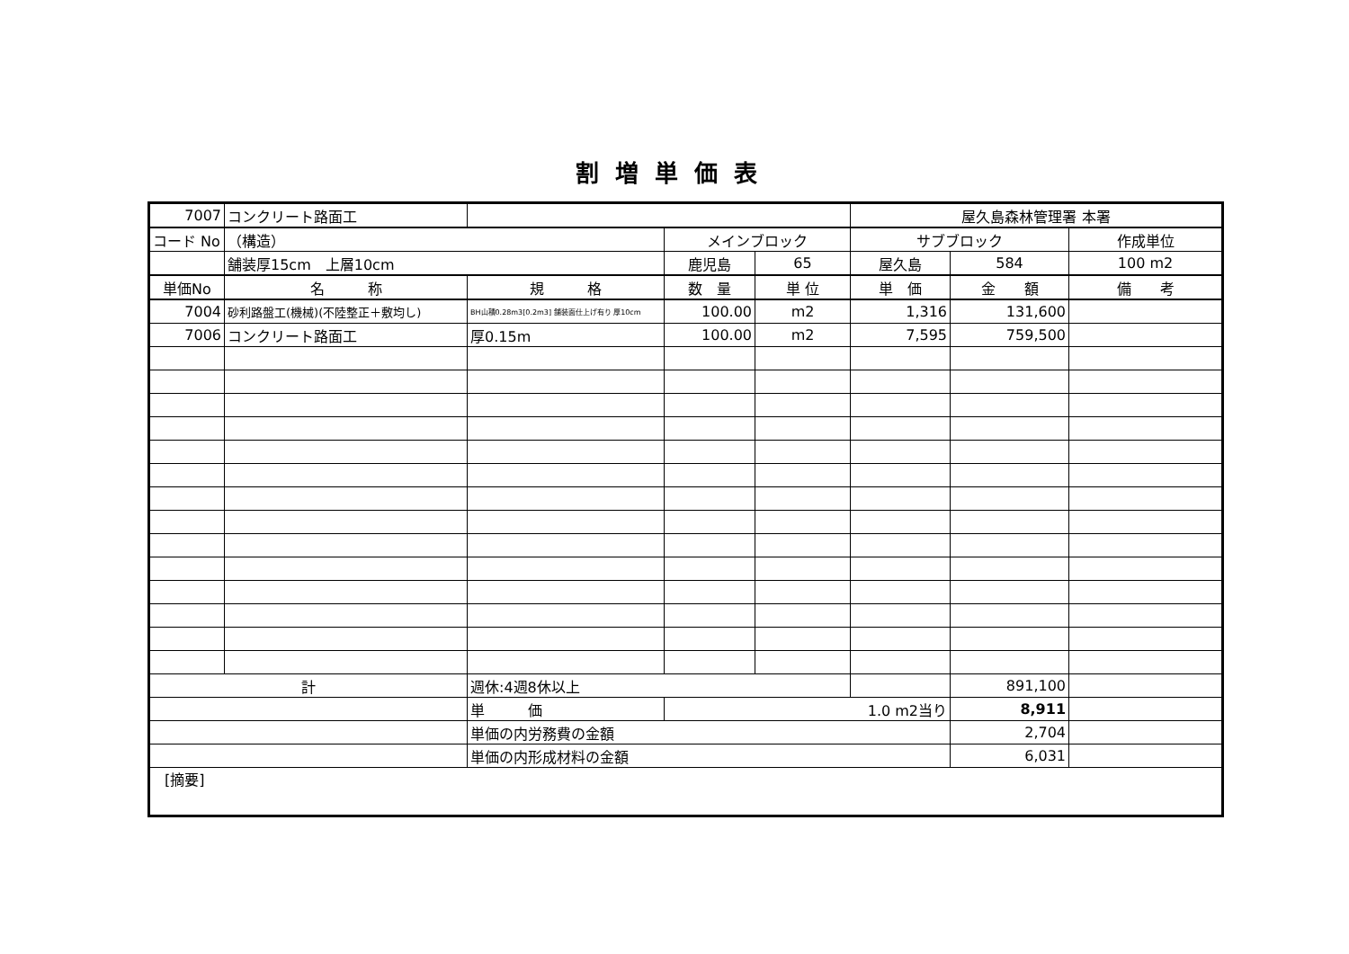割増単価表
| 7007 | コンクリート路面工 | | | | 屋久島森林管理署 本署 | | |
| コード No | （構造） | | メインブロック | | サブブロック | | 作成単位 |
| | 舗装厚15cm 上層10cm | | 鹿児島 | 65 | 屋久島 | 584 | 100 m2 |
| 単価No | 名 称 | 規 格 | 数 量 | 単 位 | 単 価 | 金 額 | 備 考 |
| 7004 | 砂利路盤工(機械)(不陸整正＋敷均し) | BH山積0.28m3[0.2m3] 舗装面仕上げ有り 厚10cm | 100.00 | m2 | 1,316 | 131,600 | |
| 7006 | コンクリート路面工 | 厚0.15m | 100.00 | m2 | 7,595 | 759,500 | |
| 計 | | 週休:4週8休以上 | | | | 891,100 | |
| | | 単 価 | 1.0 m2当り | | | 8,911 | |
| | | 単価の内労務費の金額 | | | | 2,704 | |
| | | 単価の内形成材料の金額 | | | | 6,031 | |
| [摘要] | | | | | | | |